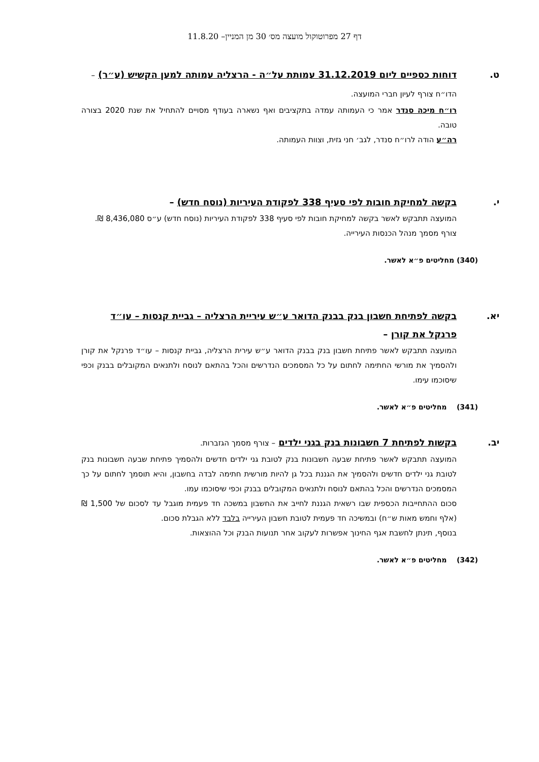דף 27 מפרוטוקול מועצה מס׳ 30 מן המניין– 11.8.20
ט. דוחות כספיים ליום 31.12.2019 עמותת על״ה - הרצליה עמותה למען הקשיש (ע״ר) – הדו״ח צורף לעיון חברי המועצה.
רו״ח מיכה סנדר אמר כי העמותה עמדה בתקציבים ואף נשארה בעודף מסויים להתחיל את שנת 2020 בצורה טובה.
רה״ע הודה לרו״ח סנדר, לגב׳ חני גזית, וצוות העמותה.
י. בקשה למחיקת חובות לפי סעיף 338 לפקודת העיריות (נוסח חדש) –
המועצה תתבקש לאשר בקשה למחיקת חובות לפי סעיף 338 לפקודת העיריות (נוסח חדש) ע״ס 8,436,080 ₪.
צורף מסמך מנהל הכנסות העירייה.
(340) מחליטים פ״א לאשר.
יא. בקשה לפתיחת חשבון בנק בבנק הדואר ע״ש עיריית הרצליה – גביית קנסות – עו״ד פרנקל את קורן –
המועצה תתבקש לאשר פתיחת חשבון בנק בבנק הדואר ע״ש עירית הרצליה, גביית קנסות – עו״ד פרנקל את קורן ולהסמיך את מורשי החתימה לחתום על כל המסמכים הנדרשים והכל בהתאם לנוסח ולתנאים המקובלים בבנק וכפי שיסוכמו עימו.
(341) מחליטים פ״א לאשר.
יב. בקשות לפתיחת 7 חשבונות בנק בגני ילדים – צורף מסמך הגזברות.
המועצה תתבקש לאשר פתיחת שבעה חשבונות בנק לטובת גני ילדים חדשים ולהסמיך פתיחת שבעה חשבונות בנק לטובת גני ילדים חדשים ולהסמיך את הגננת בכל גן להיות מורשית חתימה לבדה בחשבון, והיא תוסמך לחתום על כך המסמכים הנדרשים והכל בהתאם לנוסח ולתנאים המקובלים בבנק וכפי שיסוכמו עמו.
סכום ההתחייבות הכספית שבו רשאית הגננת לחייב את החשבון במשכה חד פעמית מוגבל עד לסכום של 1,500 ₪ (אלף וחמש מאות ש״ח) ובמשיכה חד פעמית לטובת חשבון העירייה בלבד ללא הגבלת סכום.
בנוסף, תינתן לחשבת אגף החינוך אפשרות לעקוב אחר תנועות הבנק וכל ההוצאות.
(342) מחליטים פ״א לאשר.